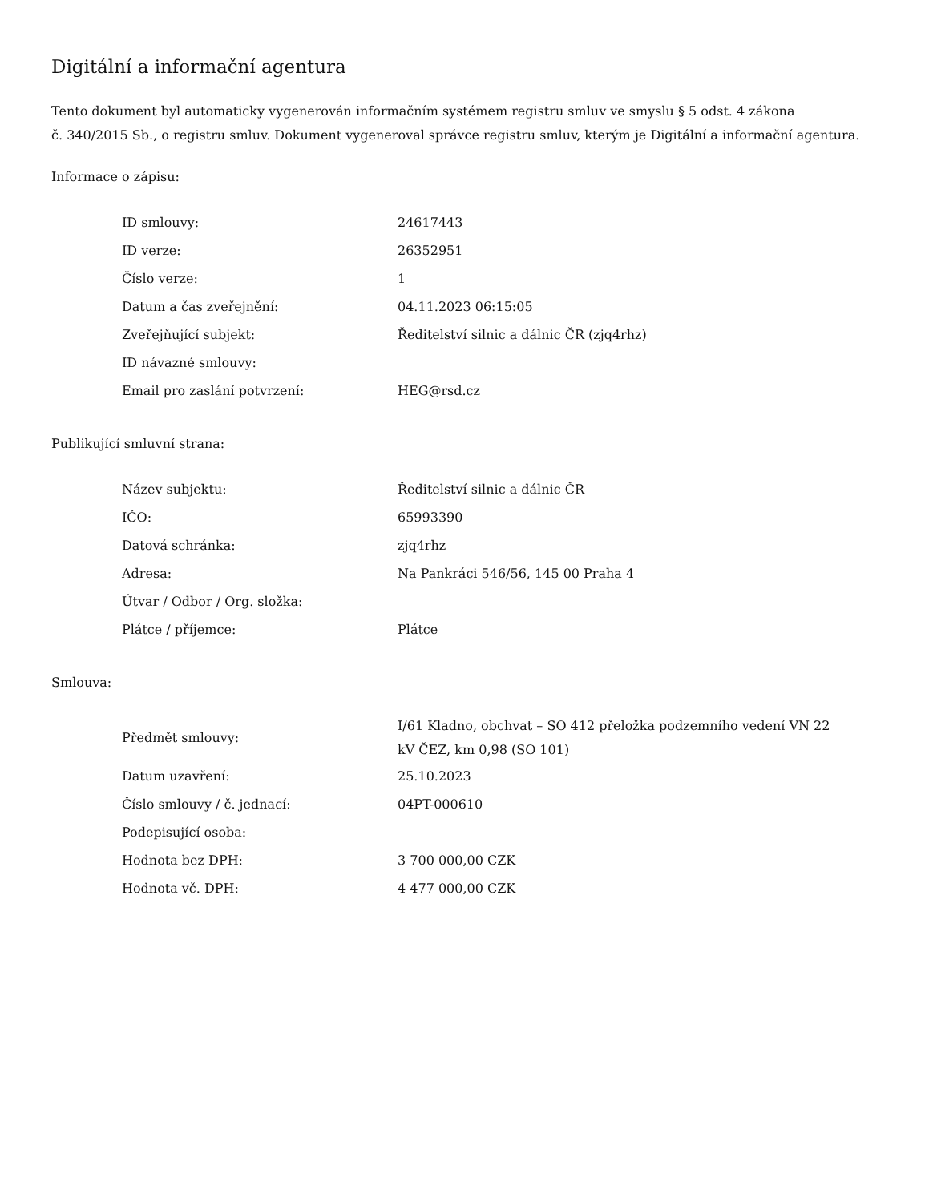Digitální a informační agentura
Tento dokument byl automaticky vygenerován informačním systémem registru smluv ve smyslu § 5 odst. 4 zákona
č. 340/2015 Sb., o registru smluv. Dokument vygeneroval správce registru smluv, kterým je Digitální a informační agentura.
Informace o zápisu:
| ID smlouvy: | 24617443 |
| ID verze: | 26352951 |
| Číslo verze: | 1 |
| Datum a čas zveřejnění: | 04.11.2023 06:15:05 |
| Zveřejňující subjekt: | Ředitelství silnic a dálnic ČR (zjq4rhz) |
| ID návazné smlouvy: | |
| Email pro zaslání potvrzení: | HEG@rsd.cz |
Publikující smluvní strana:
| Název subjektu: | Ředitelství silnic a dálnic ČR |
| IČO: | 65993390 |
| Datová schránka: | zjq4rhz |
| Adresa: | Na Pankráci 546/56, 145 00 Praha 4 |
| Útvar / Odbor / Org. složka: | |
| Plátce / příjemce: | Plátce |
Smlouva:
| Předmět smlouvy: | I/61 Kladno, obchvat – SO 412 přeložka podzemního vedení VN 22 kV ČEZ, km 0,98 (SO 101) |
| Datum uzavření: | 25.10.2023 |
| Číslo smlouvy / č. jednací: | 04PT-000610 |
| Podepisující osoba: | |
| Hodnota bez DPH: | 3 700 000,00 CZK |
| Hodnota vč. DPH: | 4 477 000,00 CZK |